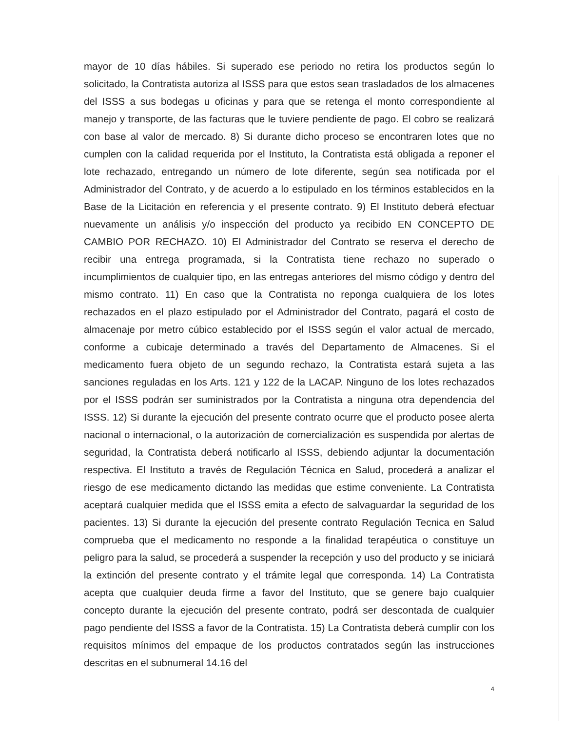mayor de 10 días hábiles. Si superado ese periodo no retira los productos según lo solicitado, la Contratista autoriza al ISSS para que estos sean trasladados de los almacenes del ISSS a sus bodegas u oficinas y para que se retenga el monto correspondiente al manejo y transporte, de las facturas que le tuviere pendiente de pago. El cobro se realizará con base al valor de mercado. 8) Si durante dicho proceso se encontraren lotes que no cumplen con la calidad requerida por el Instituto, la Contratista está obligada a reponer el lote rechazado, entregando un número de lote diferente, según sea notificada por el Administrador del Contrato, y de acuerdo a lo estipulado en los términos establecidos en la Base de la Licitación en referencia y el presente contrato. 9) El Instituto deberá efectuar nuevamente un análisis y/o inspección del producto ya recibido EN CONCEPTO DE CAMBIO POR RECHAZO. 10) El Administrador del Contrato se reserva el derecho de recibir una entrega programada, si la Contratista tiene rechazo no superado o incumplimientos de cualquier tipo, en las entregas anteriores del mismo código y dentro del mismo contrato. 11) En caso que la Contratista no reponga cualquiera de los lotes rechazados en el plazo estipulado por el Administrador del Contrato, pagará el costo de almacenaje por metro cúbico establecido por el ISSS según el valor actual de mercado, conforme a cubicaje determinado a través del Departamento de Almacenes. Si el medicamento fuera objeto de un segundo rechazo, la Contratista estará sujeta a las sanciones reguladas en los Arts. 121 y 122 de la LACAP. Ninguno de los lotes rechazados por el ISSS podrán ser suministrados por la Contratista a ninguna otra dependencia del ISSS. 12) Si durante la ejecución del presente contrato ocurre que el producto posee alerta nacional o internacional, o la autorización de comercialización es suspendida por alertas de seguridad, la Contratista deberá notificarlo al ISSS, debiendo adjuntar la documentación respectiva. El Instituto a través de Regulación Técnica en Salud, procederá a analizar el riesgo de ese medicamento dictando las medidas que estime conveniente. La Contratista aceptará cualquier medida que el ISSS emita a efecto de salvaguardar la seguridad de los pacientes. 13) Si durante la ejecución del presente contrato Regulación Tecnica en Salud comprueba que el medicamento no responde a la finalidad terapéutica o constituye un peligro para la salud, se procederá a suspender la recepción y uso del producto y se iniciará la extinción del presente contrato y el trámite legal que corresponda. 14) La Contratista acepta que cualquier deuda firme a favor del Instituto, que se genere bajo cualquier concepto durante la ejecución del presente contrato, podrá ser descontada de cualquier pago pendiente del ISSS a favor de la Contratista. 15) La Contratista deberá cumplir con los requisitos mínimos del empaque de los productos contratados según las instrucciones descritas en el subnumeral 14.16 del
4